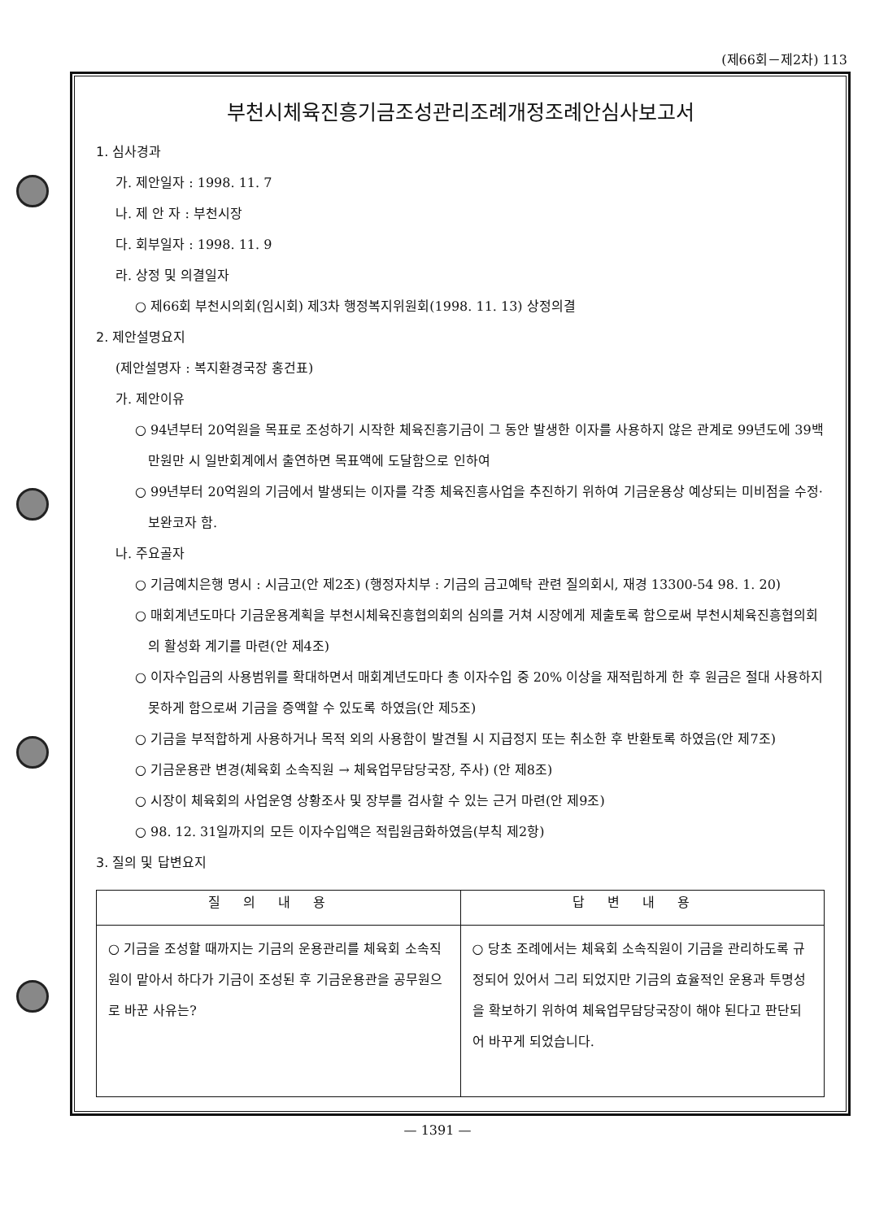(제66회－제2차) 113
부천시체육진흥기금조성관리조례개정조례안심사보고서
1. 심사경과
가. 제안일자 : 1998. 11. 7
나. 제 안 자 : 부천시장
다. 회부일자 : 1998. 11. 9
라. 상정 및 의결일자
○ 제66회 부천시의회(임시회) 제3차 행정복지위원회(1998. 11. 13) 상정의결
2. 제안설명요지
(제안설명자 : 복지환경국장 홍건표)
가. 제안이유
○ 94년부터 20억원을 목표로 조성하기 시작한 체육진흥기금이 그 동안 발생한 이자를 사용하지 않은 관계로 99년도에 39백만원만 시 일반회계에서 출연하면 목표액에 도달함으로 인하여
○ 99년부터 20억원의 기금에서 발생되는 이자를 각종 체육진흥사업을 추진하기 위하여 기금운용상 예상되는 미비점을 수정·보완코자 함.
나. 주요골자
○ 기금예치은행 명시 : 시금고(안 제2조) (행정자치부 : 기금의 금고예탁 관련 질의회시, 재경 13300-54 98. 1. 20)
○ 매회계년도마다 기금운용계획을 부천시체육진흥협의회의 심의를 거쳐 시장에게 제출토록 함으로써 부천시체육진흥협의회의 활성화 계기를 마련(안 제4조)
○ 이자수입금의 사용범위를 확대하면서 매회계년도마다 총 이자수입 중 20% 이상을 재적립하게 한 후 원금은 절대 사용하지 못하게 함으로써 기금을 증액할 수 있도록 하였음(안 제5조)
○ 기금을 부적합하게 사용하거나 목적 외의 사용함이 발견될 시 지급정지 또는 취소한 후 반환토록 하였음(안 제7조)
○ 기금운용관 변경(체육회 소속직원 → 체육업무담당국장, 주사) (안 제8조)
○ 시장이 체육회의 사업운영 상황조사 및 장부를 검사할 수 있는 근거 마련(안 제9조)
○ 98. 12. 31일까지의 모든 이자수입액은 적립원금화하였음(부칙 제2항)
3. 질의 및 답변요지
| 질의내용 | 답변내용 |
| --- | --- |
| ○ 기금을 조성할 때까지는 기금의 운용관리를 체육회 소속직원이 맡아서 하다가 기금이 조성된 후 기금운용관을 공무원으로 바꾼 사유는? | ○ 당초 조례에서는 체육회 소속직원이 기금을 관리하도록 규정되어 있어서 그리 되었지만 기금의 효율적인 운용과 투명성을 확보하기 위하여 체육업무담당국장이 해야 된다고 판단되어 바꾸게 되었습니다. |
— 1391 —